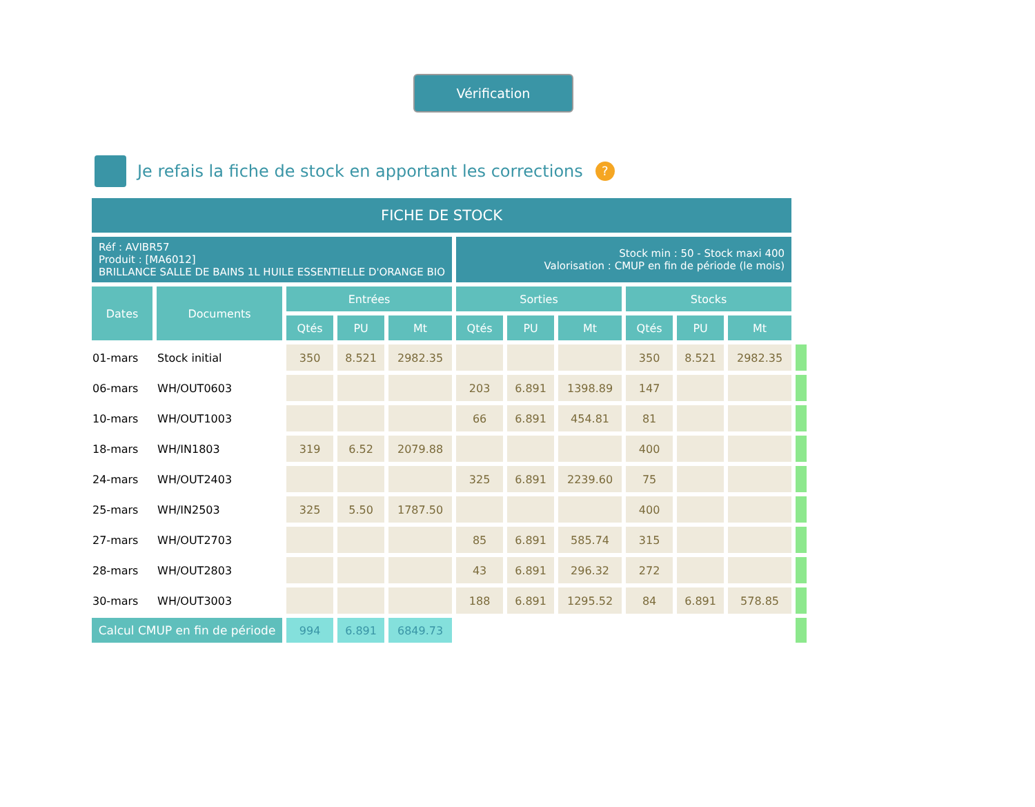Vérification
Je refais la fiche de stock en apportant les corrections?
| FICHE DE STOCK | | | | | | | | | | | |
| Réf : AVIBR57 Produit : [MA6012] BRILLANCE SALLE DE BAINS 1L HUILE ESSENTIELLE D'ORANGE BIO | | | | | Stock min : 50 - Stock maxi 400 Valorisation : CMUP en fin de période (le mois) | | | | | | |
| Dates | Documents | Entrées | | | Sorties | | | Stocks | | | |
| | | Qtés | PU | Mt | Qtés | PU | Mt | Qtés | PU | Mt | |
| 01-mars | Stock initial | 350 | 8.521 | 2982.35 | | | | 350 | 8.521 | 2982.35 | |
| 06-mars | WH/OUT0603 | | | | 203 | 6.891 | 1398.89 | 147 | | | |
| 10-mars | WH/OUT1003 | | | | 66 | 6.891 | 454.81 | 81 | | | |
| 18-mars | WH/IN1803 | 319 | 6.52 | 2079.88 | | | | 400 | | | |
| 24-mars | WH/OUT2403 | | | | 325 | 6.891 | 2239.60 | 75 | | | |
| 25-mars | WH/IN2503 | 325 | 5.50 | 1787.50 | | | | 400 | | | |
| 27-mars | WH/OUT2703 | | | | 85 | 6.891 | 585.74 | 315 | | | |
| 28-mars | WH/OUT2803 | | | | 43 | 6.891 | 296.32 | 272 | | | |
| 30-mars | WH/OUT3003 | | | | 188 | 6.891 | 1295.52 | 84 | 6.891 | 578.85 | |
| Calcul CMUP en fin de période | | 994 | 6.891 | 6849.73 | | | | | | | |